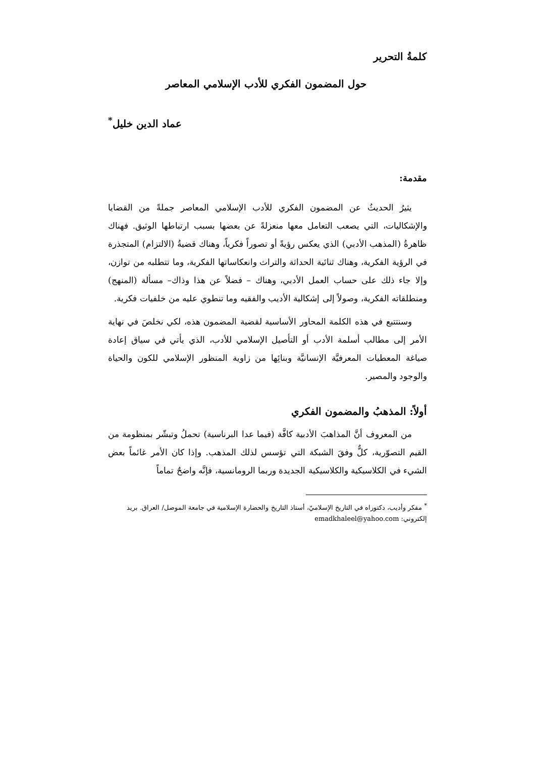كلمةُ التحرير
حول المضمون الفكري للأدب الإسلامي المعاصر
عماد الدين خليل<sup>*</sup>
مقدمة:
يثيرُ الحديثُ عن المضمون الفكري للأدب الإسلامي المعاصر جملةً من القضايا والإشكاليات، التي يصعب التعامل معها منعزلةً عن بعضها بسبب ارتباطها الوثيق. فهناك ظاهرةُ (المذهب الأدبي) الذي يعكس رؤيةً أو تصوراً فكرياً، وهناك قضيةُ (الالتزام) المتجذرة في الرؤية الفكرية، وهناك ثنائية الحداثة والتراث وانعكاساتها الفكرية، وما تتطلبه من توازن، وإلا جاء ذلك على حساب العمل الأدبي، وهناك – فضلاً عن هذا وذاك– مسألة (المنهج) ومنطلقاته الفكرية، وصولاً إلى إشكالية الأديب والفقيه وما تنطوي عليه من خلفيات فكرية.
وسنتتبع في هذه الكلمة المحاور الأساسية لقضية المضمون هذه، لكي نخلصَ في نهاية الأمر إلى مطالب أسلمة الأدب أو التأصيل الإسلامي للأدب، الذي يأتي في سياق إعادة صياغة المعطيات المعرفيَّة الإنسانيَّة وبنائِها من زاوية المنظور الإسلامي للكون والحياة والوجود والمصير.
أولاً: المذهبُ والمضمون الفكري
من المعروف أنَّ المذاهبَ الأدبية كافَّة (فيما عدا البرناسية) تحملُ وتبشّر بمنظومة من القيم التصوّرية، كلٌّ وفقَ الشبكة التي تؤسس لذلك المذهب. وإذا كان الأمر غائماً بعض الشيء في الكلاسيكية والكلاسيكية الجديدة وربما الرومانسية، فإنَّه واضحٌ تماماً
<sup>*</sup> مفكر وأديب، دكتوراه في التاريخ الإسلاميّ، أستاذ التاريخ والحضارة الإسلامية في جامعة الموصل/ العراق. بريد إلكتروني: emadkhaleel@yahoo.com